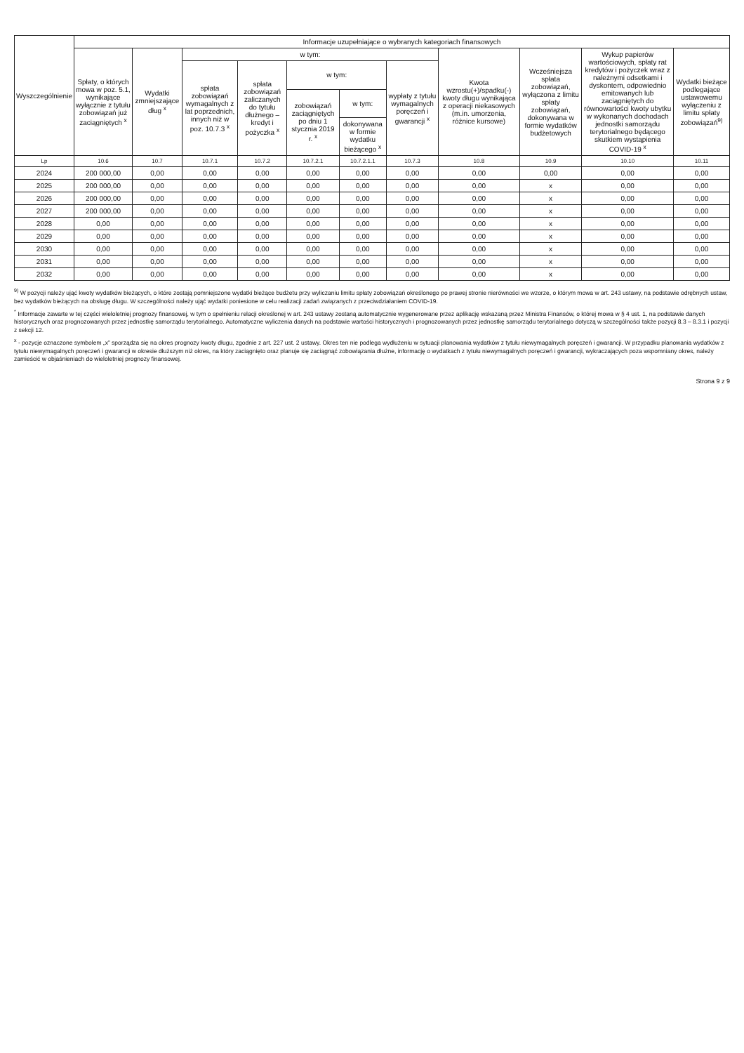| Wyszczególnienie | Informacje uzupełniające o wybranych kategoriach finansowych | | | | | | | | | | |
| --- | --- | --- | --- | --- | --- | --- | --- | --- | --- | --- | --- |
| | Spłaty, o których mowa w poz. 5.1, wynikające wyłącznie z tytułu zobowiązań już zaciągniętych <sup>x</sup> | Wydatki zmniejszające dług <sup>x</sup> | w tym: | | | | | Kwota wzrostu(+)/spadku(-) kwoty długu wynikająca z operacji niekasowych (m.in. umorzenia, różnice kursowe) | Wcześniejsza spłata zobowiązań, wyłączona z limitu spłaty zobowiązań, dokonywana w formie wydatków budżetowych | Wykup papierów wartościowych, spłaty rat kredytów i pożyczek wraz z należnymi odsetkami i dyskontem, odpowiednio emitowanych lub zaciągniętych do równowartości kwoty ubytku w wykonanych dochodach jednostki samorządu terytorialnego będącego skutkiem wystąpienia COVID-19 <sup>x</sup> | Wydatki bieżące podlegające ustawowemu wyłączeniu z limitu spłaty zobowiązań<sup>9)</sup> |
| | | | spłata zobowiązań wymagalnych z lat poprzednich, innych niż w poz. 10.7.3 <sup>x</sup> | spłata zobowiązań zaliczanych do tytułu dłużnego – kredyt i pożyczka <sup>x</sup> | w tym: | | wypłaty z tytułu wymagalnych poręczeń i gwarancji <sup>x</sup> | | | | |
| | | | | | zobowiązań zaciągniętych po dniu 1 stycznia 2019 r. <sup>x</sup> | w tym: | | | | | |
| | | | | | | dokonywana w formie wydatku bieżącego <sup>x</sup> | | | | | |
| Lp | 10.6 | 10.7 | 10.7.1 | 10.7.2 | 10.7.2.1 | 10.7.2.1.1 | 10.7.3 | 10.8 | 10.9 | 10.10 | 10.11 |
| 2024 | 200 000,00 | 0,00 | 0,00 | 0,00 | 0,00 | 0,00 | 0,00 | 0,00 | 0,00 | 0,00 | 0,00 |
| 2025 | 200 000,00 | 0,00 | 0,00 | 0,00 | 0,00 | 0,00 | 0,00 | 0,00 | x | 0,00 | 0,00 |
| 2026 | 200 000,00 | 0,00 | 0,00 | 0,00 | 0,00 | 0,00 | 0,00 | 0,00 | x | 0,00 | 0,00 |
| 2027 | 200 000,00 | 0,00 | 0,00 | 0,00 | 0,00 | 0,00 | 0,00 | 0,00 | x | 0,00 | 0,00 |
| 2028 | 0,00 | 0,00 | 0,00 | 0,00 | 0,00 | 0,00 | 0,00 | 0,00 | x | 0,00 | 0,00 |
| 2029 | 0,00 | 0,00 | 0,00 | 0,00 | 0,00 | 0,00 | 0,00 | 0,00 | x | 0,00 | 0,00 |
| 2030 | 0,00 | 0,00 | 0,00 | 0,00 | 0,00 | 0,00 | 0,00 | 0,00 | x | 0,00 | 0,00 |
| 2031 | 0,00 | 0,00 | 0,00 | 0,00 | 0,00 | 0,00 | 0,00 | 0,00 | x | 0,00 | 0,00 |
| 2032 | 0,00 | 0,00 | 0,00 | 0,00 | 0,00 | 0,00 | 0,00 | 0,00 | x | 0,00 | 0,00 |
<sup>9)</sup> W pozycji należy ująć kwoty wydatków bieżących, o które zostają pomniejszone wydatki bieżące budżetu przy wyliczaniu limitu spłaty zobowiązań określonego po prawej stronie nierówności we wzorze, o którym mowa w art. 243 ustawy, na podstawie odrębnych ustaw, bez wydatków bieżących na obsługę długu. W szczególności należy ująć wydatki poniesione w celu realizacji zadań związanych z przeciwdziałaniem COVID-19.
<sup>*</sup> Informacje zawarte w tej części wieloletniej prognozy finansowej, w tym o spełnieniu relacji określonej w art. 243 ustawy zostaną automatycznie wygenerowane przez aplikację wskazaną przez Ministra Finansów, o której mowa w § 4 ust. 1, na podstawie danych historycznych oraz prognozowanych przez jednostkę samorządu terytorialnego. Automatyczne wyliczenia danych na podstawie wartości historycznych i prognozowanych przez jednostkę samorządu terytorialnego dotyczą w szczególności także pozycji 8.3 – 8.3.1 i pozycji z sekcji 12.
<sup>x</sup> - pozycje oznaczone symbolem „x” sporządza się na okres prognozy kwoty długu, zgodnie z art. 227 ust. 2 ustawy. Okres ten nie podlega wydłużeniu w sytuacji planowania wydatków z tytułu niewymagalnych poręczeń i gwarancji. W przypadku planowania wydatków z tytułu niewymagalnych poręczeń i gwarancji w okresie dłuższym niż okres, na który zaciągnięto oraz planuje się zaciągnąć zobowiązania dłużne, informację o wydatkach z tytułu niewymagalnych poręczeń i gwarancji, wykraczających poza wspomniany okres, należy zamieścić w objaśnieniach do wieloletniej prognozy finansowej.
Strona 9 z 9